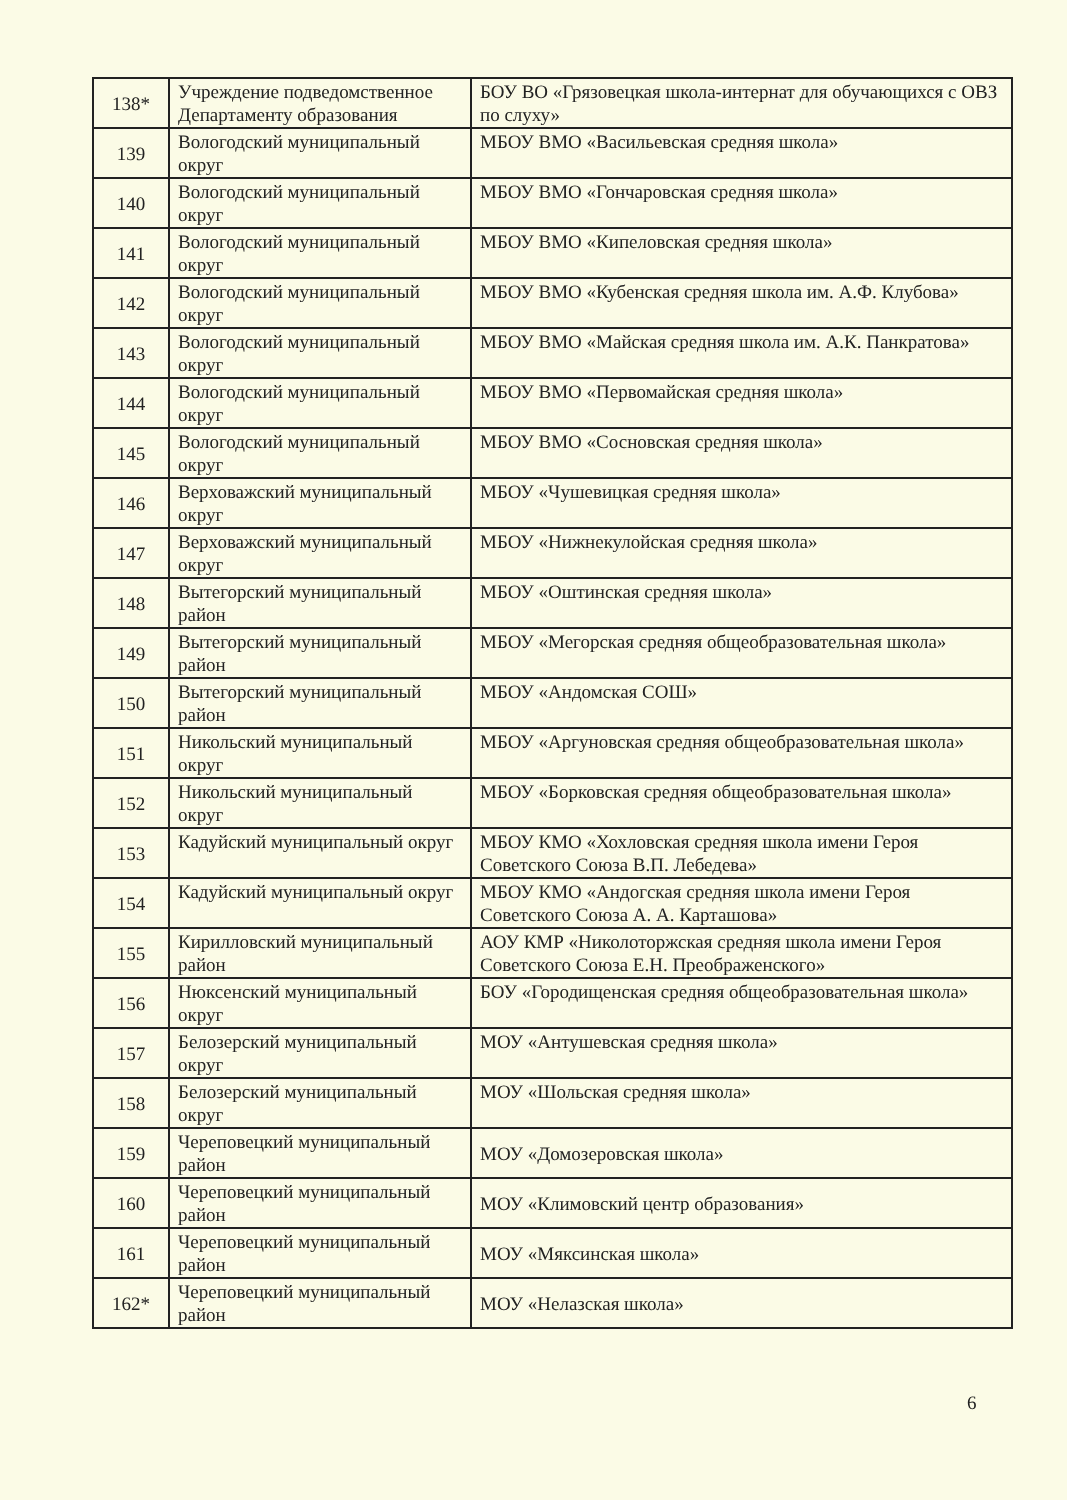| 138* | Учреждение подведомственное Департаменту образования | БОУ ВО «Грязовецкая школа-интернат для обучающихся с ОВЗ по слуху» |
| 139 | Вологодский муниципальный округ | МБОУ ВМО «Васильевская средняя школа» |
| 140 | Вологодский муниципальный округ | МБОУ ВМО «Гончаровская средняя школа» |
| 141 | Вологодский муниципальный округ | МБОУ ВМО «Кипеловская средняя школа» |
| 142 | Вологодский муниципальный округ | МБОУ ВМО «Кубенская средняя школа им. А.Ф. Клубова» |
| 143 | Вологодский муниципальный округ | МБОУ ВМО «Майская средняя школа им. А.К. Панкратова» |
| 144 | Вологодский муниципальный округ | МБОУ ВМО «Первомайская средняя школа» |
| 145 | Вологодский муниципальный округ | МБОУ ВМО «Сосновская средняя школа» |
| 146 | Верховажский муниципальный округ | МБОУ «Чушевицкая средняя школа» |
| 147 | Верховажский муниципальный округ | МБОУ «Нижнекулойская средняя школа» |
| 148 | Вытегорский муниципальный район | МБОУ «Оштинская средняя школа» |
| 149 | Вытегорский муниципальный район | МБОУ «Мегорская средняя общеобразовательная школа» |
| 150 | Вытегорский муниципальный район | МБОУ «Андомская СОШ» |
| 151 | Никольский муниципальный округ | МБОУ «Аргуновская средняя общеобразовательная школа» |
| 152 | Никольский муниципальный округ | МБОУ «Борковская средняя общеобразовательная школа» |
| 153 | Кадуйский муниципальный округ | МБОУ КМО «Хохловская средняя школа имени Героя Советского Союза В.П. Лебедева» |
| 154 | Кадуйский муниципальный округ | МБОУ КМО «Андогская средняя школа имени Героя Советского Союза А. А. Карташова» |
| 155 | Кирилловский муниципальный район | АОУ КМР «Николоторжская средняя школа имени Героя Советского Союза Е.Н. Преображенского» |
| 156 | Нюксенский муниципальный округ | БОУ «Городищенская средняя общеобразовательная школа» |
| 157 | Белозерский муниципальный округ | МОУ «Антушевская средняя школа» |
| 158 | Белозерский муниципальный округ | МОУ «Шольская средняя школа» |
| 159 | Череповецкий муниципальный район | МОУ «Домозеровская школа» |
| 160 | Череповецкий муниципальный район | МОУ «Климовский центр образования» |
| 161 | Череповецкий муниципальный район | МОУ «Мяксинская школа» |
| 162* | Череповецкий муниципальный район | МОУ «Нелазская школа» |
6